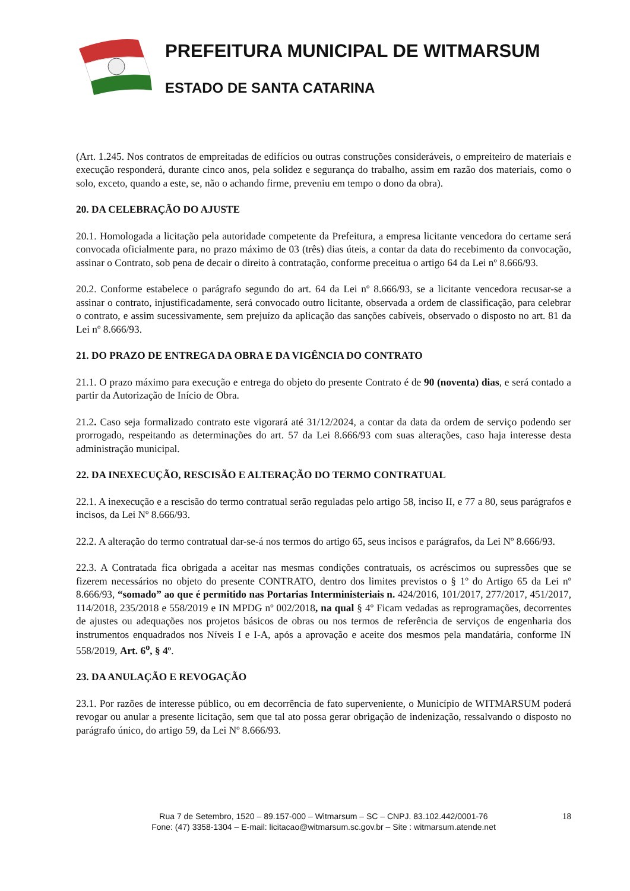PREFEITURA MUNICIPAL DE WITMARSUM
ESTADO DE SANTA CATARINA
(Art. 1.245. Nos contratos de empreitadas de edifícios ou outras construções consideráveis, o empreiteiro de materiais e execução responderá, durante cinco anos, pela solidez e segurança do trabalho, assim em razão dos materiais, como o solo, exceto, quando a este, se, não o achando firme, preveniu em tempo o dono da obra).
20. DA CELEBRAÇÃO DO AJUSTE
20.1. Homologada a licitação pela autoridade competente da Prefeitura, a empresa licitante vencedora do certame será convocada oficialmente para, no prazo máximo de 03 (três) dias úteis, a contar da data do recebimento da convocação, assinar o Contrato, sob pena de decair o direito à contratação, conforme preceitua o artigo 64 da Lei nº 8.666/93.
20.2. Conforme estabelece o parágrafo segundo do art. 64 da Lei nº 8.666/93, se a licitante vencedora recusar-se a assinar o contrato, injustificadamente, será convocado outro licitante, observada a ordem de classificação, para celebrar o contrato, e assim sucessivamente, sem prejuízo da aplicação das sanções cabíveis, observado o disposto no art. 81 da Lei nº 8.666/93.
21. DO PRAZO DE ENTREGA DA OBRA E DA VIGÊNCIA DO CONTRATO
21.1. O prazo máximo para execução e entrega do objeto do presente Contrato é de 90 (noventa) dias, e será contado a partir da Autorização de Início de Obra.
21.2. Caso seja formalizado contrato este vigorará até 31/12/2024, a contar da data da ordem de serviço podendo ser prorrogado, respeitando as determinações do art. 57 da Lei 8.666/93 com suas alterações, caso haja interesse desta administração municipal.
22. DA INEXECUÇÃO, RESCISÃO E ALTERAÇÃO DO TERMO CONTRATUAL
22.1. A inexecução e a rescisão do termo contratual serão reguladas pelo artigo 58, inciso II, e 77 a 80, seus parágrafos e incisos, da Lei Nº 8.666/93.
22.2. A alteração do termo contratual dar-se-á nos termos do artigo 65, seus incisos e parágrafos, da Lei Nº 8.666/93.
22.3. A Contratada fica obrigada a aceitar nas mesmas condições contratuais, os acréscimos ou supressões que se fizerem necessários no objeto do presente CONTRATO, dentro dos limites previstos o § 1º do Artigo 65 da Lei nº 8.666/93, “somado” ao que é permitido nas Portarias Interministeriais n. 424/2016, 101/2017, 277/2017, 451/2017, 114/2018, 235/2018 e 558/2019 e IN MPDG nº 002/2018, na qual § 4º Ficam vedadas as reprogramações, decorrentes de ajustes ou adequações nos projetos básicos de obras ou nos termos de referência de serviços de engenharia dos instrumentos enquadrados nos Níveis I e I-A, após a aprovação e aceite dos mesmos pela mandatária, conforme IN 558/2019, Art. 6<sup>o</sup>, § 4º.
23. DA ANULAÇÃO E REVOGAÇÃO
23.1. Por razões de interesse público, ou em decorrência de fato superveniente, o Município de WITMARSUM poderá revogar ou anular a presente licitação, sem que tal ato possa gerar obrigação de indenização, ressalvando o disposto no parágrafo único, do artigo 59, da Lei Nº 8.666/93.
18 Rua 7 de Setembro, 1520 – 89.157-000 – Witmarsum – SC – CNPJ. 83.102.442/0001-76
Fone: (47) 3358-1304 – E-mail: licitacao@witmarsum.sc.gov.br – Site : witmarsum.atende.net